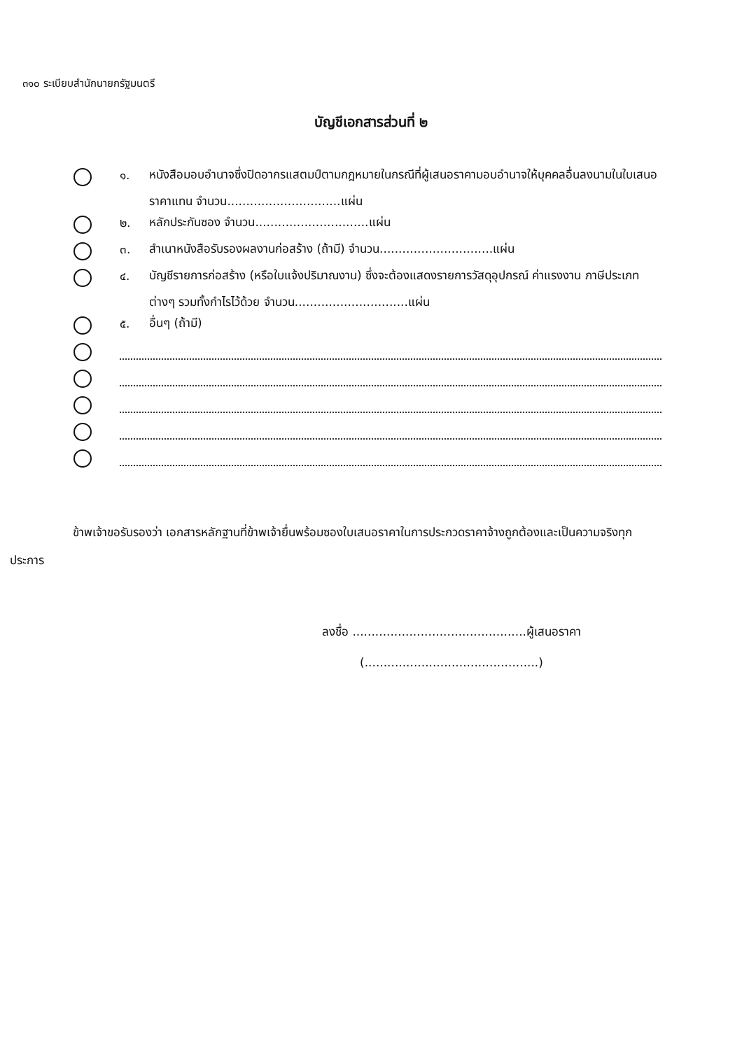๓๑๐ ระเบียบสำนักนายกรัฐมนตรี
บัญชีเอกสารส่วนที่ ๒
๑.
หนังสือมอบอำนาจซึ่งปิดอากรแสตมป์ตามกฎหมายในกรณีที่ผู้เสนอราคามอบอำนาจให้บุคคลอื่นลงนามในใบเสนอราคาแทน จำนวน..............................แผ่น
๒.
หลักประกันซอง จำนวน..............................แผ่น
๓.
สำเนาหนังสือรับรองผลงานก่อสร้าง (ถ้ามี) จำนวน..............................แผ่น
๔.
บัญชีรายการก่อสร้าง (หรือใบแจ้งปริมาณงาน) ซึ่งจะต้องแสดงรายการวัสดุอุปกรณ์ ค่าแรงงาน ภาษีประเภทต่างๆ รวมทั้งกำไรไว้ด้วย จำนวน..............................แผ่น
๕.
อื่นๆ (ถ้ามี)
ข้าพเจ้าขอรับรองว่า เอกสารหลักฐานที่ข้าพเจ้ายื่นพร้อมซองใบเสนอราคาในการประกวดราคาจ้างถูกต้องและเป็นความจริงทุกประการ
ลงชื่อ ..............................................ผู้เสนอราคา
(..............................................)